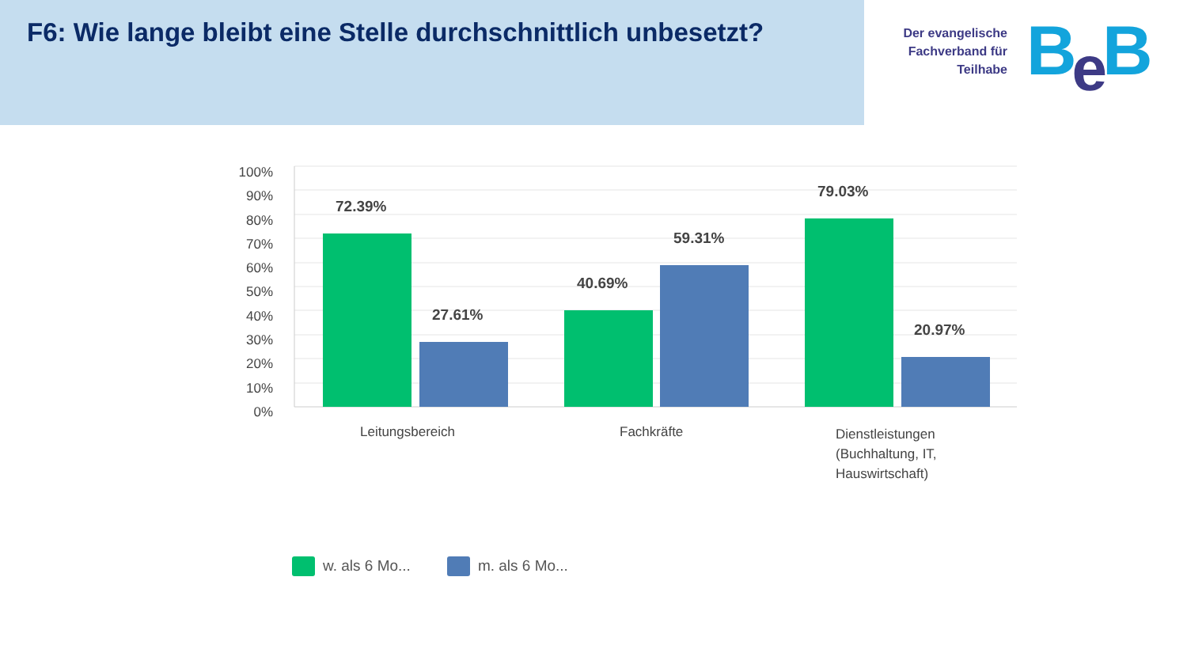F6: Wie lange bleibt eine Stelle durchschnittlich unbesetzt?
Der evangelische
Fachverband für
Teilhabe
Be B
100%
90%
80%
70%
60%
50%
40%
30%
20%
10%
0%
72.39%
27.61%
40.69%
59.31%
79.03%
20.97%
Leitungsbereich Fachkräfte
Dienstleistungen
(Buchhaltung, IT,
Hauswirtschaft)
w. als 6 Mo... m. als 6 Mo...